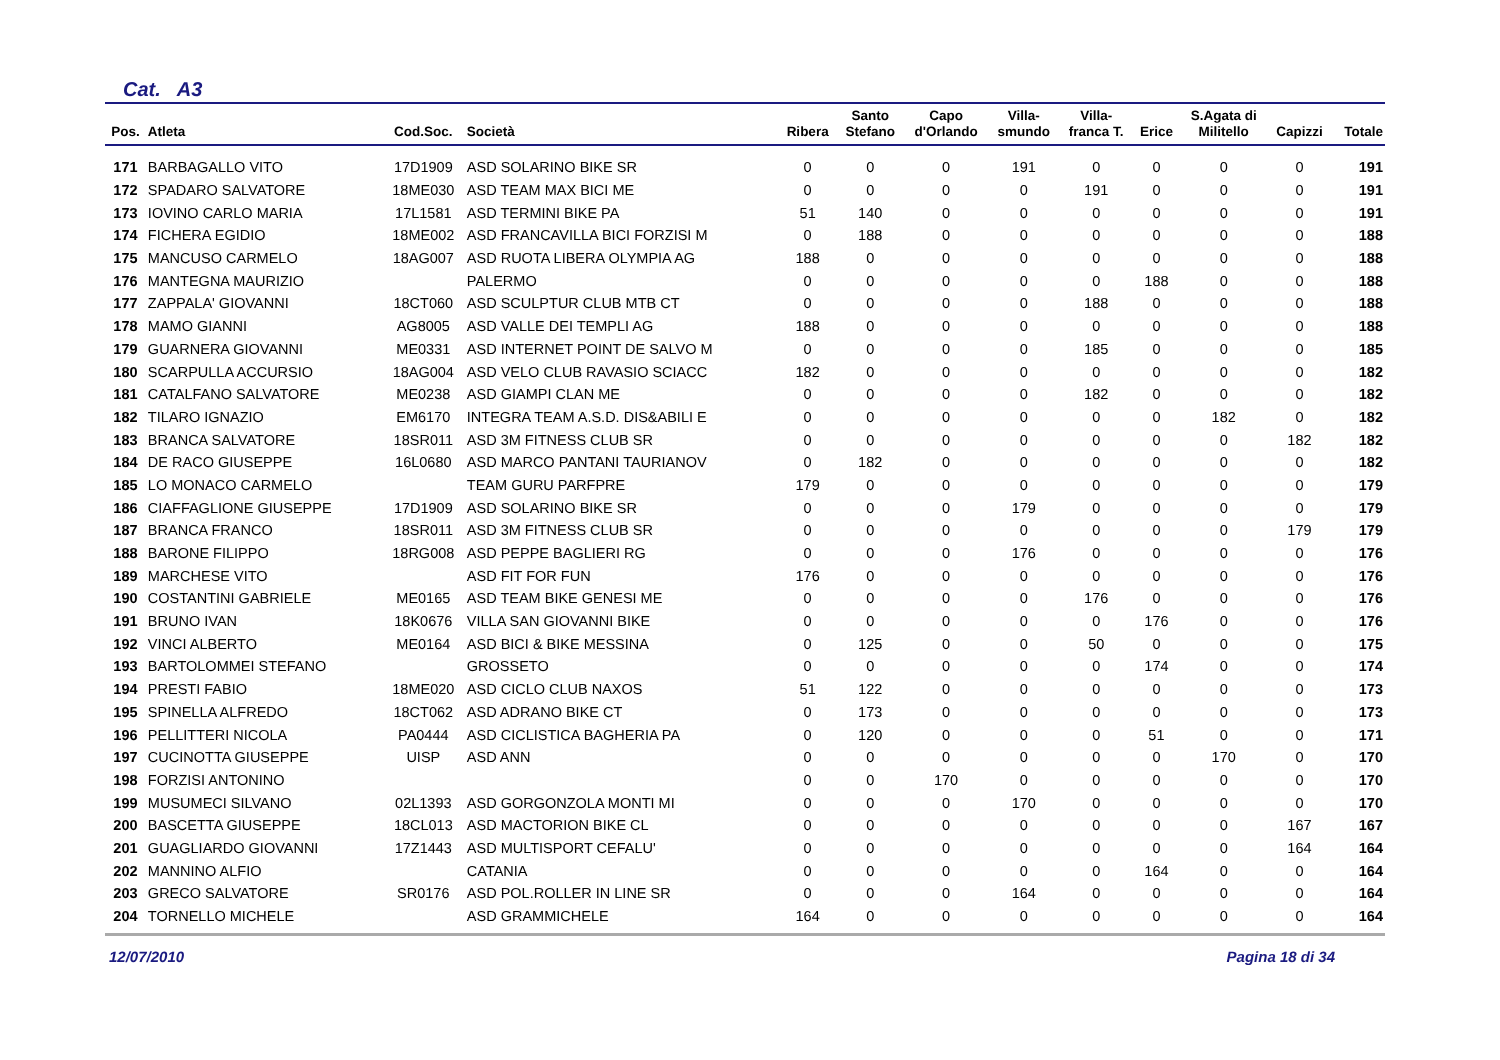Cat. A3
| Pos. | Atleta | Cod.Soc. | Società | Ribera | Santo Stefano | Capo d'Orlando | Villa- smundo | Villa- franca T. | Erice | S.Agata di Militello | Capizzi | Totale |
| --- | --- | --- | --- | --- | --- | --- | --- | --- | --- | --- | --- | --- |
| 171 | BARBAGALLO VITO | 17D1909 | ASD SOLARINO BIKE SR | 0 | 0 | 0 | 191 | 0 | 0 | 0 | 0 | 191 |
| 172 | SPADARO SALVATORE | 18ME030 | ASD TEAM MAX BICI ME | 0 | 0 | 0 | 0 | 191 | 0 | 0 | 0 | 191 |
| 173 | IOVINO CARLO MARIA | 17L1581 | ASD TERMINI BIKE PA | 51 | 140 | 0 | 0 | 0 | 0 | 0 | 0 | 191 |
| 174 | FICHERA EGIDIO | 18ME002 | ASD FRANCAVILLA BICI FORZISI M | 0 | 188 | 0 | 0 | 0 | 0 | 0 | 0 | 188 |
| 175 | MANCUSO CARMELO | 18AG007 | ASD RUOTA LIBERA OLYMPIA AG | 188 | 0 | 0 | 0 | 0 | 0 | 0 | 0 | 188 |
| 176 | MANTEGNA MAURIZIO | | PALERMO | 0 | 0 | 0 | 0 | 0 | 188 | 0 | 0 | 188 |
| 177 | ZAPPALA' GIOVANNI | 18CT060 | ASD SCULPTUR CLUB MTB CT | 0 | 0 | 0 | 0 | 188 | 0 | 0 | 0 | 188 |
| 178 | MAMO GIANNI | AG8005 | ASD VALLE DEI TEMPLI AG | 188 | 0 | 0 | 0 | 0 | 0 | 0 | 0 | 188 |
| 179 | GUARNERA GIOVANNI | ME0331 | ASD INTERNET POINT DE SALVO M | 0 | 0 | 0 | 0 | 185 | 0 | 0 | 0 | 185 |
| 180 | SCARPULLA ACCURSIO | 18AG004 | ASD VELO CLUB RAVASIO SCIACC | 182 | 0 | 0 | 0 | 0 | 0 | 0 | 0 | 182 |
| 181 | CATALFANO SALVATORE | ME0238 | ASD GIAMPI CLAN ME | 0 | 0 | 0 | 0 | 182 | 0 | 0 | 0 | 182 |
| 182 | TILARO IGNAZIO | EM6170 | INTEGRA TEAM A.S.D. DIS&ABILI E | 0 | 0 | 0 | 0 | 0 | 0 | 182 | 0 | 182 |
| 183 | BRANCA SALVATORE | 18SR011 | ASD 3M FITNESS CLUB SR | 0 | 0 | 0 | 0 | 0 | 0 | 0 | 182 | 182 |
| 184 | DE RACO GIUSEPPE | 16L0680 | ASD MARCO PANTANI TAURIANOV | 0 | 182 | 0 | 0 | 0 | 0 | 0 | 0 | 182 |
| 185 | LO MONACO CARMELO | | TEAM GURU PARFPRE | 179 | 0 | 0 | 0 | 0 | 0 | 0 | 0 | 179 |
| 186 | CIAFFAGLIONE GIUSEPPE | 17D1909 | ASD SOLARINO BIKE SR | 0 | 0 | 0 | 179 | 0 | 0 | 0 | 0 | 179 |
| 187 | BRANCA FRANCO | 18SR011 | ASD 3M FITNESS CLUB SR | 0 | 0 | 0 | 0 | 0 | 0 | 0 | 179 | 179 |
| 188 | BARONE FILIPPO | 18RG008 | ASD PEPPE BAGLIERI RG | 0 | 0 | 0 | 176 | 0 | 0 | 0 | 0 | 176 |
| 189 | MARCHESE VITO | | ASD FIT FOR FUN | 176 | 0 | 0 | 0 | 0 | 0 | 0 | 0 | 176 |
| 190 | COSTANTINI GABRIELE | ME0165 | ASD TEAM BIKE GENESI ME | 0 | 0 | 0 | 0 | 176 | 0 | 0 | 0 | 176 |
| 191 | BRUNO IVAN | 18K0676 | VILLA SAN GIOVANNI BIKE | 0 | 0 | 0 | 0 | 0 | 176 | 0 | 0 | 176 |
| 192 | VINCI ALBERTO | ME0164 | ASD BICI & BIKE MESSINA | 0 | 125 | 0 | 0 | 50 | 0 | 0 | 0 | 175 |
| 193 | BARTOLOMMEI STEFANO | | GROSSETO | 0 | 0 | 0 | 0 | 0 | 174 | 0 | 0 | 174 |
| 194 | PRESTI FABIO | 18ME020 | ASD CICLO CLUB NAXOS | 51 | 122 | 0 | 0 | 0 | 0 | 0 | 0 | 173 |
| 195 | SPINELLA ALFREDO | 18CT062 | ASD ADRANO BIKE CT | 0 | 173 | 0 | 0 | 0 | 0 | 0 | 0 | 173 |
| 196 | PELLITTERI NICOLA | PA0444 | ASD CICLISTICA BAGHERIA PA | 0 | 120 | 0 | 0 | 0 | 51 | 0 | 0 | 171 |
| 197 | CUCINOTTA GIUSEPPE | UISP | ASD ANN | 0 | 0 | 0 | 0 | 0 | 0 | 170 | 0 | 170 |
| 198 | FORZISI ANTONINO | | | 0 | 0 | 170 | 0 | 0 | 0 | 0 | 0 | 170 |
| 199 | MUSUMECI SILVANO | 02L1393 | ASD GORGONZOLA MONTI MI | 0 | 0 | 0 | 170 | 0 | 0 | 0 | 0 | 170 |
| 200 | BASCETTA GIUSEPPE | 18CL013 | ASD MACTORION BIKE CL | 0 | 0 | 0 | 0 | 0 | 0 | 0 | 167 | 167 |
| 201 | GUAGLIARDO GIOVANNI | 17Z1443 | ASD MULTISPORT CEFALU' | 0 | 0 | 0 | 0 | 0 | 0 | 0 | 164 | 164 |
| 202 | MANNINO ALFIO | | CATANIA | 0 | 0 | 0 | 0 | 0 | 164 | 0 | 0 | 164 |
| 203 | GRECO SALVATORE | SR0176 | ASD POL.ROLLER IN LINE SR | 0 | 0 | 0 | 164 | 0 | 0 | 0 | 0 | 164 |
| 204 | TORNELLO MICHELE | | ASD GRAMMICHELE | 164 | 0 | 0 | 0 | 0 | 0 | 0 | 0 | 164 |
12/07/2010 Pagina 18 di 34